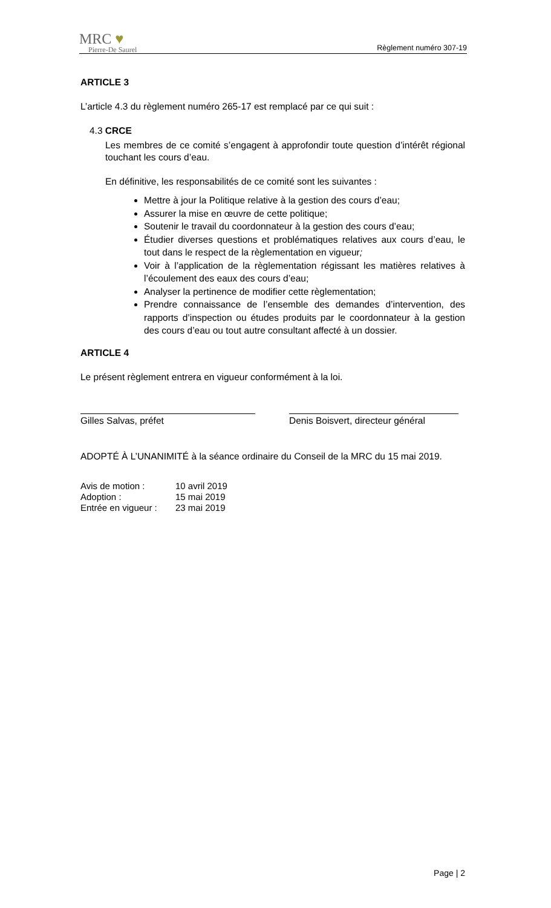MRC ♥
Pierre-De Saurel
Règlement numéro 307-19
ARTICLE 3
L’article 4.3 du règlement numéro 265-17 est remplacé par ce qui suit :
4.3 CRCE
Les membres de ce comité s’engagent à approfondir toute question d’intérêt régional touchant les cours d’eau.
En définitive, les responsabilités de ce comité sont les suivantes :
Mettre à jour la Politique relative à la gestion des cours d’eau;
Assurer la mise en œuvre de cette politique;
Soutenir le travail du coordonnateur à la gestion des cours d’eau;
Étudier diverses questions et problématiques relatives aux cours d’eau, le tout dans le respect de la règlementation en vigueur;
Voir à l’application de la règlementation régissant les matières relatives à l’écoulement des eaux des cours d’eau;
Analyser la pertinence de modifier cette règlementation;
Prendre connaissance de l’ensemble des demandes d’intervention, des rapports d’inspection ou études produits par le coordonnateur à la gestion des cours d’eau ou tout autre consultant affecté à un dossier.
ARTICLE 4
Le présent règlement entrera en vigueur conformément à la loi.
Gilles Salvas, préfet Denis Boisvert, directeur général
ADOPTÉ À L’UNANIMITÉ à la séance ordinaire du Conseil de la MRC du 15 mai 2019.
| Avis de motion : | 10 avril 2019 |
| Adoption : | 15 mai 2019 |
| Entrée en vigueur : | 23 mai 2019 |
Page | 2